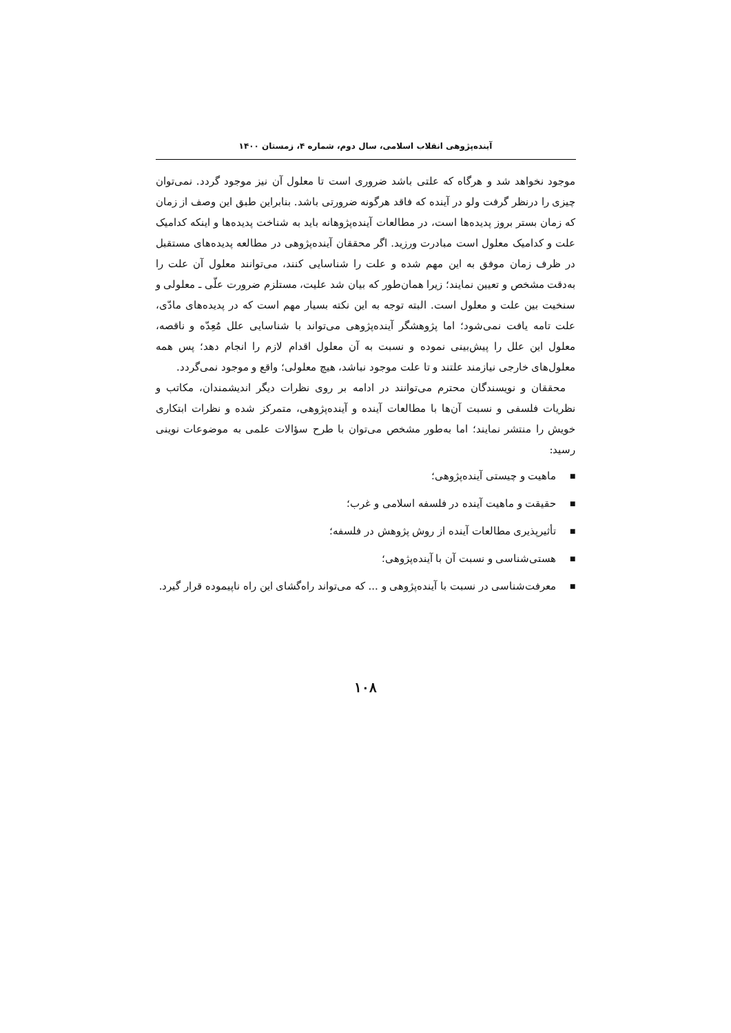آینده‌پژوهی انقلاب اسلامی، سال دوم، شماره ۴، زمستان ۱۴۰۰
موجود نخواهد شد و هرگاه که علتی باشد ضروری است تا معلول آن نیز موجود گردد. نمی‌توان چیزی را درنظر گرفت ولو در آینده که فاقد هرگونه ضرورتی باشد. بنابراین طبق این وصف از زمان که زمان بستر بروز پدیده‌ها است، در مطالعات آینده‌پژوهانه باید به شناخت پدیده‌ها و اینکه کدامیک علت و کدامیک معلول است مبادرت ورزید. اگر محققان آینده‌پژوهی در مطالعه پدیده‌های مستقبل در ظرف زمان موفق به این مهم شده و علت را شناسایی کنند، می‌توانند معلول آن علت را به‌دقت مشخص و تعیین نمایند؛ زیرا همان‌طور که بیان شد علیت، مستلزم ضرورت علّی ـ معلولی و سنخیت بین علت و معلول است. البته توجه به این نکته بسیار مهم است که در پدیده‌های مادّی، علت تامه یافت نمی‌شود؛ اما پژوهشگر آینده‌پژوهی می‌تواند با شناسایی علل مُعِدّه و ناقصه، معلول این علل را پیش‌بینی نموده و نسبت به آن معلول اقدام لازم را انجام دهد؛ پس همه معلول‌های خارجی نیازمند علتند و تا علت موجود نباشد، هیچ معلولی؛ واقع و موجود نمی‌گردد.
محققان و نویسندگان محترم می‌توانند در ادامه بر روی نظرات دیگر اندیشمندان، مکاتب و نظریات فلسفی و نسبت آن‌ها با مطالعات آینده و آینده‌پژوهی، متمرکز شده و نظرات ابتکاری خویش را منتشر نمایند؛ اما به‌طور مشخص می‌توان با طرح سؤالات علمی به موضوعات نوینی رسید:
■ ماهیت و چیستی آینده‌پژوهی؛
■ حقیقت و ماهیت آینده در فلسفه اسلامی و غرب؛
■ تأثیرپذیری مطالعات آینده از روش پژوهش در فلسفه؛
■ هستی‌شناسی و نسبت آن با آینده‌پژوهی؛
■ معرفت‌شناسی در نسبت با آینده‌پژوهی و ... که می‌تواند راه‌گشای این راه ناپیموده قرار گیرد.
۱۰۸